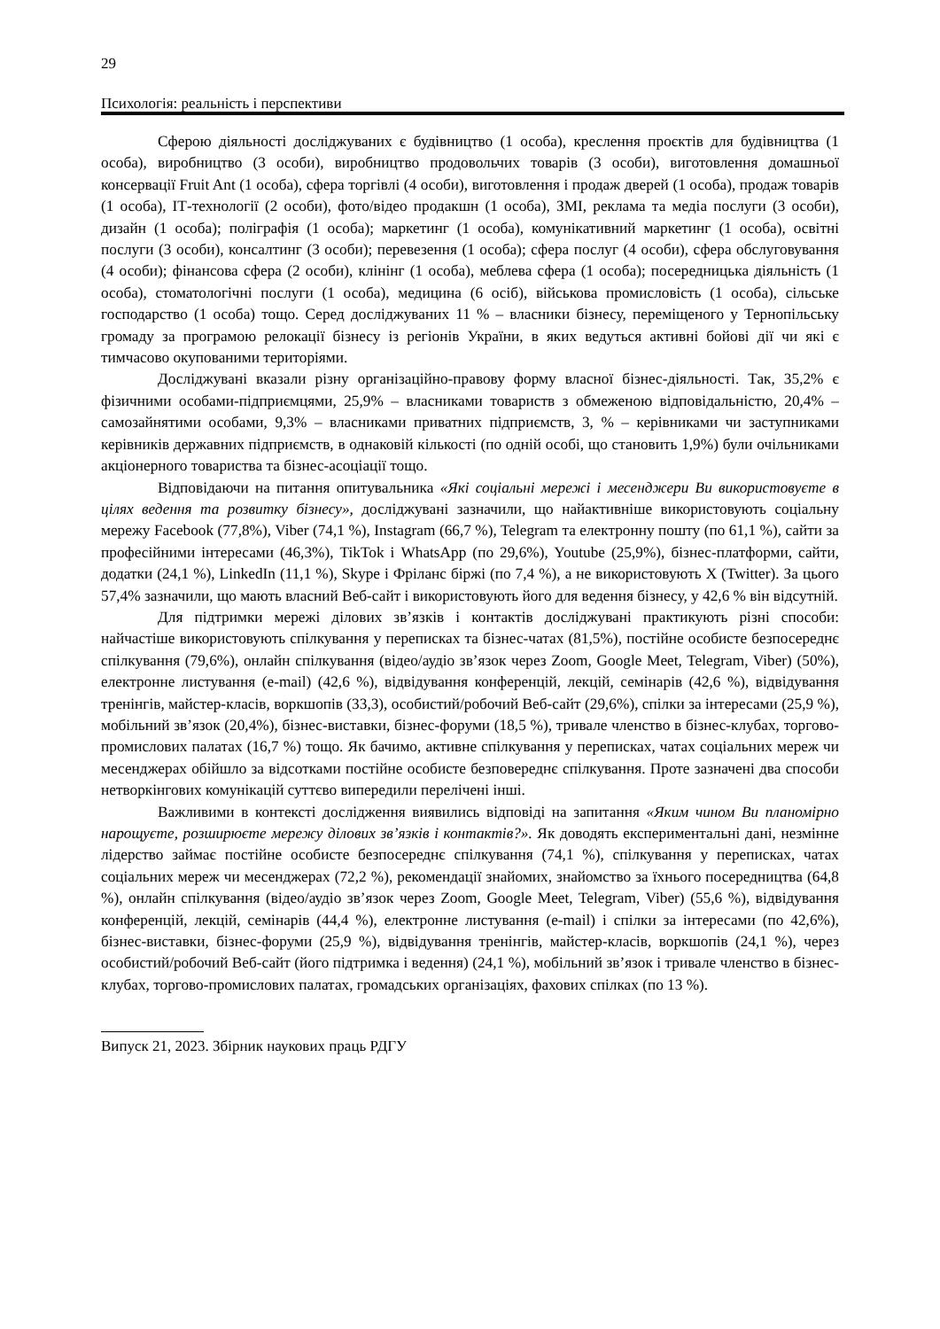29
Психологія: реальність і перспективи
Сферою діяльності досліджуваних є будівництво (1 особа), креслення проєктів для будівництва (1 особа), виробництво (3 особи), виробництво продовольчих товарів (3 особи), виготовлення домашньої консервації Fruit Ant (1 особа), сфера торгівлі (4 особи), виготовлення і продаж дверей (1 особа), продаж товарів (1 особа), ІТ-технології (2 особи), фото/відео продакшн (1 особа), ЗМІ, реклама та медіа послуги (3 особи), дизайн (1 особа); поліграфія (1 особа); маркетинг (1 особа), комунікативний маркетинг (1 особа), освітні послуги (3 особи), консалтинг (3 особи); перевезення (1 особа); сфера послуг (4 особи), сфера обслуговування (4 особи); фінансова сфера (2 особи), клінінг (1 особа), меблева сфера (1 особа); посередницька діяльність (1 особа), стоматологічні послуги (1 особа), медицина (6 осіб), військова промисловість (1 особа), сільське господарство (1 особа) тощо. Серед досліджуваних 11 % – власники бізнесу, переміщеного у Тернопільську громаду за програмою релокації бізнесу із регіонів України, в яких ведуться активні бойові дії чи які є тимчасово окупованими територіями.
Досліджувані вказали різну організаційно-правову форму власної бізнес-діяльності. Так, 35,2% є фізичними особами-підприємцями, 25,9% – власниками товариств з обмеженою відповідальністю, 20,4% – самозайнятими особами, 9,3% – власниками приватних підприємств, 3, % – керівниками чи заступниками керівників державних підприємств, в однаковій кількості (по одній особі, що становить 1,9%) були очільниками акціонерного товариства та бізнес-асоціації тощо.
Відповідаючи на питання опитувальника «Які соціальні мережі і месенджери Ви використовуєте в цілях ведення та розвитку бізнесу», досліджувані зазначили, що найактивніше використовують соціальну мережу Facebook (77,8%), Viber (74,1 %), Instagram (66,7 %), Telegram та електронну пошту (по 61,1 %), сайти за професійними інтересами (46,3%), TikTok і WhatsApp (по 29,6%), Youtube (25,9%), бізнес-платформи, сайти, додатки (24,1 %), LinkedIn (11,1 %), Skype і Фріланс біржі (по 7,4 %), а не використовують X (Twitter). За цього 57,4% зазначили, що мають власний Веб-сайт і використовують його для ведення бізнесу, у 42,6 % він відсутній.
Для підтримки мережі ділових зв’язків і контактів досліджувані практикують різні способи: найчастіше використовують спілкування у переписках та бізнес-чатах (81,5%), постійне особисте безпосереднє спілкування (79,6%), онлайн спілкування (відео/аудіо зв’язок через Zoom, Google Meet, Telegram, Viber) (50%), електронне листування (e-mail) (42,6 %), відвідування конференцій, лекцій, семінарів (42,6 %), відвідування тренінгів, майстер-класів, воркшопів (33,3), особистий/робочий Веб-сайт (29,6%), спілки за інтересами (25,9 %), мобільний зв’язок (20,4%), бізнес-виставки, бізнес-форуми (18,5 %), тривале членство в бізнес-клубах, торгово-промислових палатах (16,7 %) тощо. Як бачимо, активне спілкування у переписках, чатах соціальних мереж чи месенджерах обійшло за відсотками постійне особисте безповереднє спілкування. Проте зазначені два способи нетворкінгових комунікацій суттєво випередили перелічені інші.
Важливими в контексті дослідження виявились відповіді на запитання «Яким чином Ви планомірно нарощуєте, розширюєте мережу ділових зв’язків і контактів?». Як доводять експериментальні дані, незмінне лідерство займає постійне особисте безпосереднє спілкування (74,1 %), спілкування у переписках, чатах соціальних мереж чи месенджерах (72,2 %), рекомендації знайомих, знайомство за їхнього посередництва (64,8 %), онлайн спілкування (відео/аудіо зв’язок через Zoom, Google Meet, Telegram, Viber) (55,6 %), відвідування конференцій, лекцій, семінарів (44,4 %), електронне листування (e-mail) і спілки за інтересами (по 42,6%), бізнес-виставки, бізнес-форуми (25,9 %), відвідування тренінгів, майстер-класів, воркшопів (24,1 %), через особистий/робочий Веб-сайт (його підтримка і ведення) (24,1 %), мобільний зв’язок і тривале членство в бізнес-клубах, торгово-промислових палатах, громадських організаціях, фахових спілках (по 13 %).
Випуск 21, 2023. Збірник наукових праць РДГУ